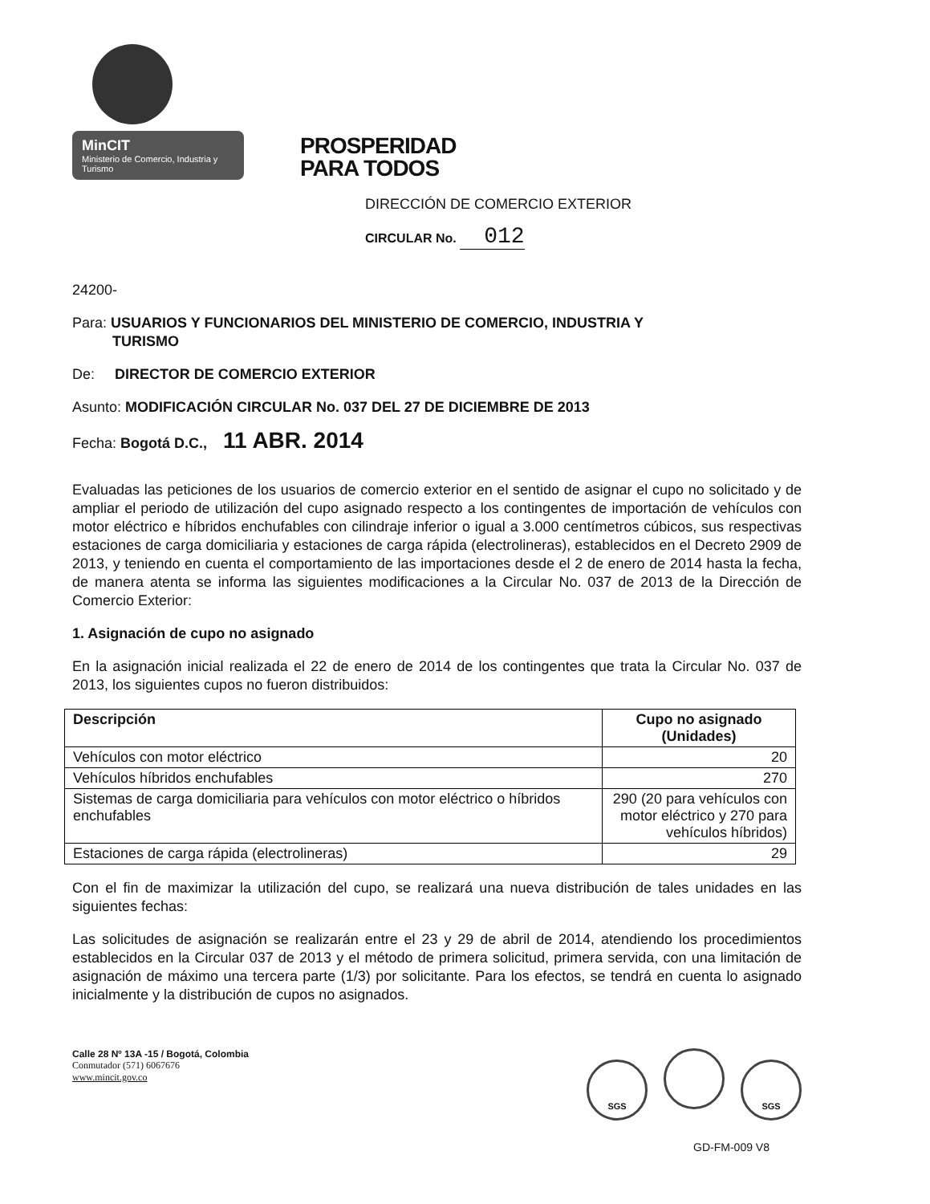MinCIT
Ministerio de Comercio, Industria y Turismo
PROSPERIDAD
PARA TODOS
DIRECCIÓN DE COMERCIO EXTERIOR
CIRCULAR No. 012
24200-
Para: USUARIOS Y FUNCIONARIOS DEL MINISTERIO DE COMERCIO, INDUSTRIA Y
TURISMO
De: DIRECTOR DE COMERCIO EXTERIOR
Asunto: MODIFICACIÓN CIRCULAR No. 037 DEL 27 DE DICIEMBRE DE 2013
Fecha: Bogotá D.C., 11 ABR. 2014
Evaluadas las peticiones de los usuarios de comercio exterior en el sentido de asignar el cupo no solicitado y de ampliar el periodo de utilización del cupo asignado respecto a los contingentes de importación de vehículos con motor eléctrico e híbridos enchufables con cilindraje inferior o igual a 3.000 centímetros cúbicos, sus respectivas estaciones de carga domiciliaria y estaciones de carga rápida (electrolineras), establecidos en el Decreto 2909 de 2013, y teniendo en cuenta el comportamiento de las importaciones desde el 2 de enero de 2014 hasta la fecha, de manera atenta se informa las siguientes modificaciones a la Circular No. 037 de 2013 de la Dirección de Comercio Exterior:
1. Asignación de cupo no asignado
En la asignación inicial realizada el 22 de enero de 2014 de los contingentes que trata la Circular No. 037 de 2013, los siguientes cupos no fueron distribuidos:
| Descripción | Cupo no asignado (Unidades) |
| --- | --- |
| Vehículos con motor eléctrico | 20 |
| Vehículos híbridos enchufables | 270 |
| Sistemas de carga domiciliaria para vehículos con motor eléctrico o híbridos enchufables | 290 (20 para vehículos con motor eléctrico y 270 para vehículos híbridos) |
| Estaciones de carga rápida (electrolineras) | 29 |
Con el fin de maximizar la utilización del cupo, se realizará una nueva distribución de tales unidades en las siguientes fechas:
Las solicitudes de asignación se realizarán entre el 23 y 29 de abril de 2014, atendiendo los procedimientos establecidos en la Circular 037 de 2013 y el método de primera solicitud, primera servida, con una limitación de asignación de máximo una tercera parte (1/3) por solicitante. Para los efectos, se tendrá en cuenta lo asignado inicialmente y la distribución de cupos no asignados.
Calle 28 Nº 13A -15 / Bogotá, Colombia
Conmutador (571) 6067676
www.mincit.gov.co
SGS SGS
GD-FM-009 V8